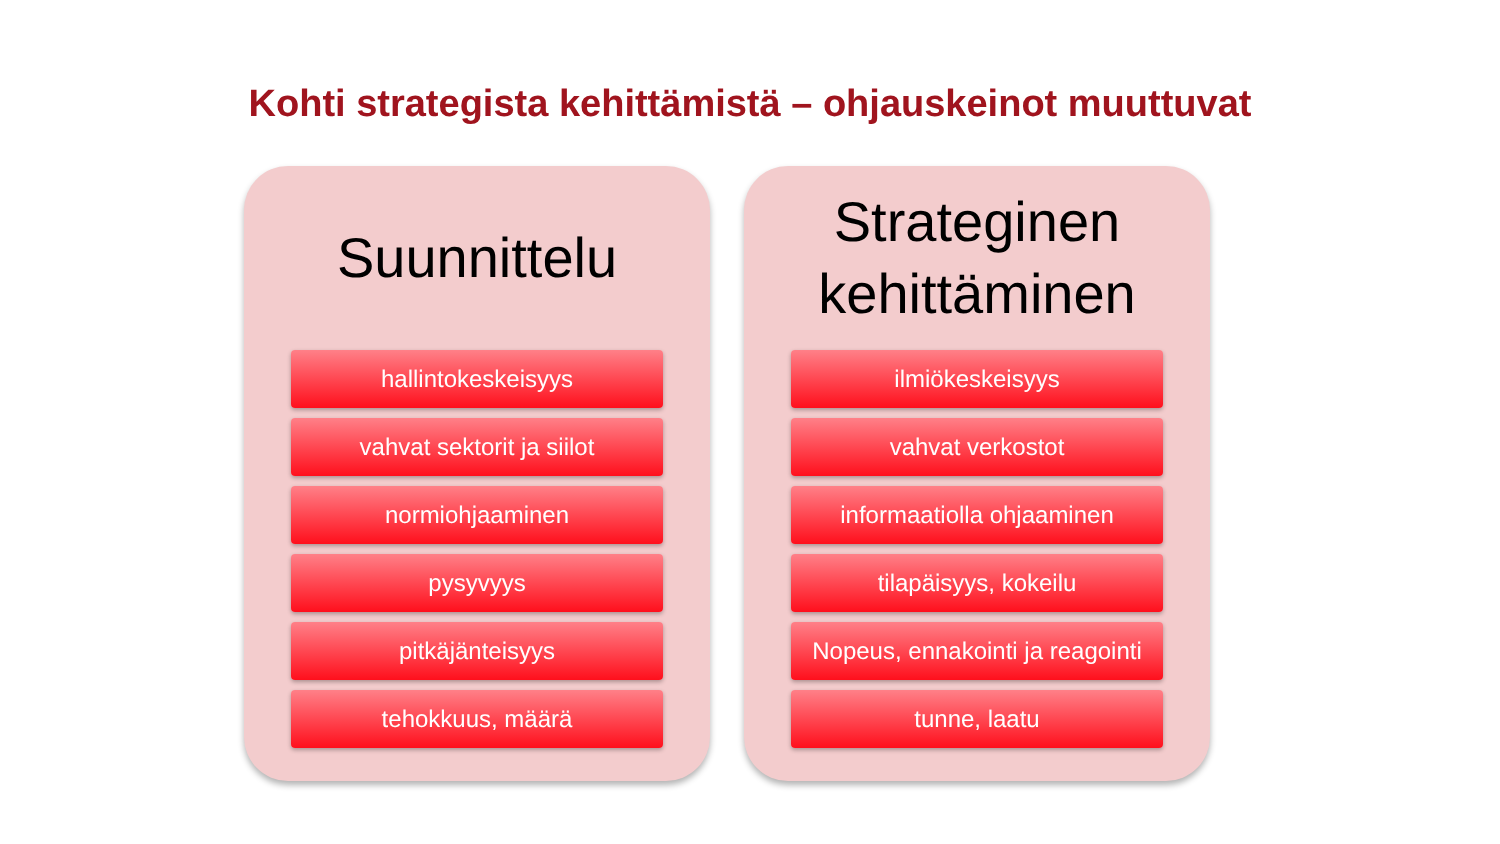Kohti strategista kehittämistä – ohjauskeinot muuttuvat
Suunnittelu
hallintokeskeisyys
vahvat sektorit ja siilot
normiohjaaminen
pysyvyys
pitkäjänteisyys
tehokkuus, määrä
Strateginen
kehittäminen
ilmiökeskeisyys
vahvat verkostot
informaatiolla ohjaaminen
tilapäisyys, kokeilu
Nopeus, ennakointi ja reagointi
tunne, laatu